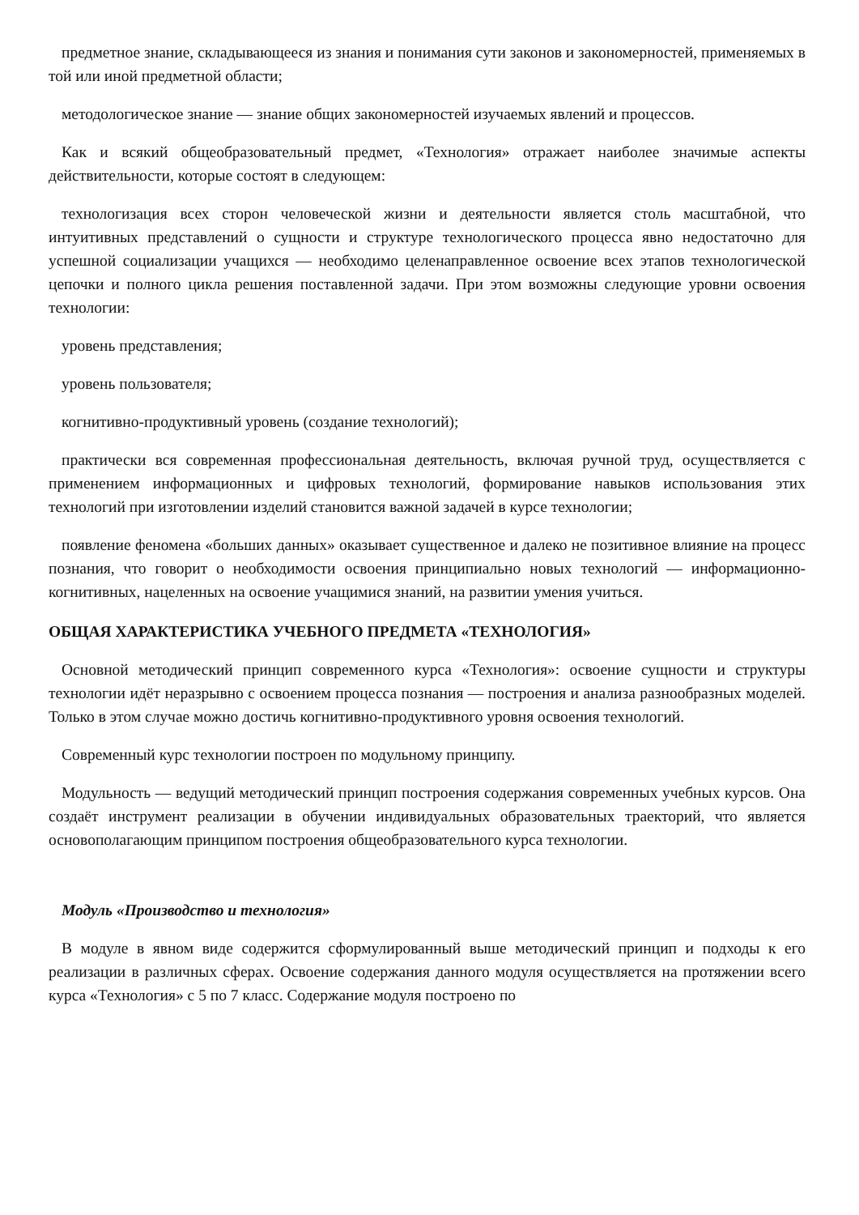предметное знание, складывающееся из знания и понимания сути законов и закономерностей, применяемых в той или иной предметной области;
методологическое знание — знание общих закономерностей изучаемых явлений и процессов.
Как и всякий общеобразовательный предмет, «Технология» отражает наиболее значимые аспекты действительности, которые состоят в следующем:
технологизация всех сторон человеческой жизни и деятельности является столь масштабной, что интуитивных представлений о сущности и структуре технологического процесса явно недостаточно для успешной социализации учащихся — необходимо целенаправленное освоение всех этапов технологической цепочки и полного цикла решения поставленной задачи. При этом возможны следующие уровни освоения технологии:
уровень представления;
уровень пользователя;
когнитивно-продуктивный уровень (создание технологий);
практически вся современная профессиональная деятельность, включая ручной труд, осуществляется с применением информационных и цифровых технологий, формирование навыков использования этих технологий при изготовлении изделий становится важной задачей в курсе технологии;
появление феномена «больших данных» оказывает существенное и далеко не позитивное влияние на процесс познания, что говорит о необходимости освоения принципиально новых технологий — информационно-когнитивных, нацеленных на освоение учащимися знаний, на развитии умения учиться.
ОБЩАЯ ХАРАКТЕРИСТИКА УЧЕБНОГО ПРЕДМЕТА «ТЕХНОЛОГИЯ»
Основной методический принцип современного курса «Технология»: освоение сущности и структуры технологии идёт неразрывно с освоением процесса познания — построения и анализа разнообразных моделей. Только в этом случае можно достичь когнитивно-продуктивного уровня освоения технологий.
Современный курс технологии построен по модульному принципу.
Модульность — ведущий методический принцип построения содержания современных учебных курсов. Она создаёт инструмент реализации в обучении индивидуальных образовательных траекторий, что является основополагающим принципом построения общеобразовательного курса технологии.
Модуль «Производство и технология»
В модуле в явном виде содержится сформулированный выше методический принцип и подходы к его реализации в различных сферах. Освоение содержания данного модуля осуществляется на протяжении всего курса «Технология» с 5 по 7 класс. Содержание модуля построено по